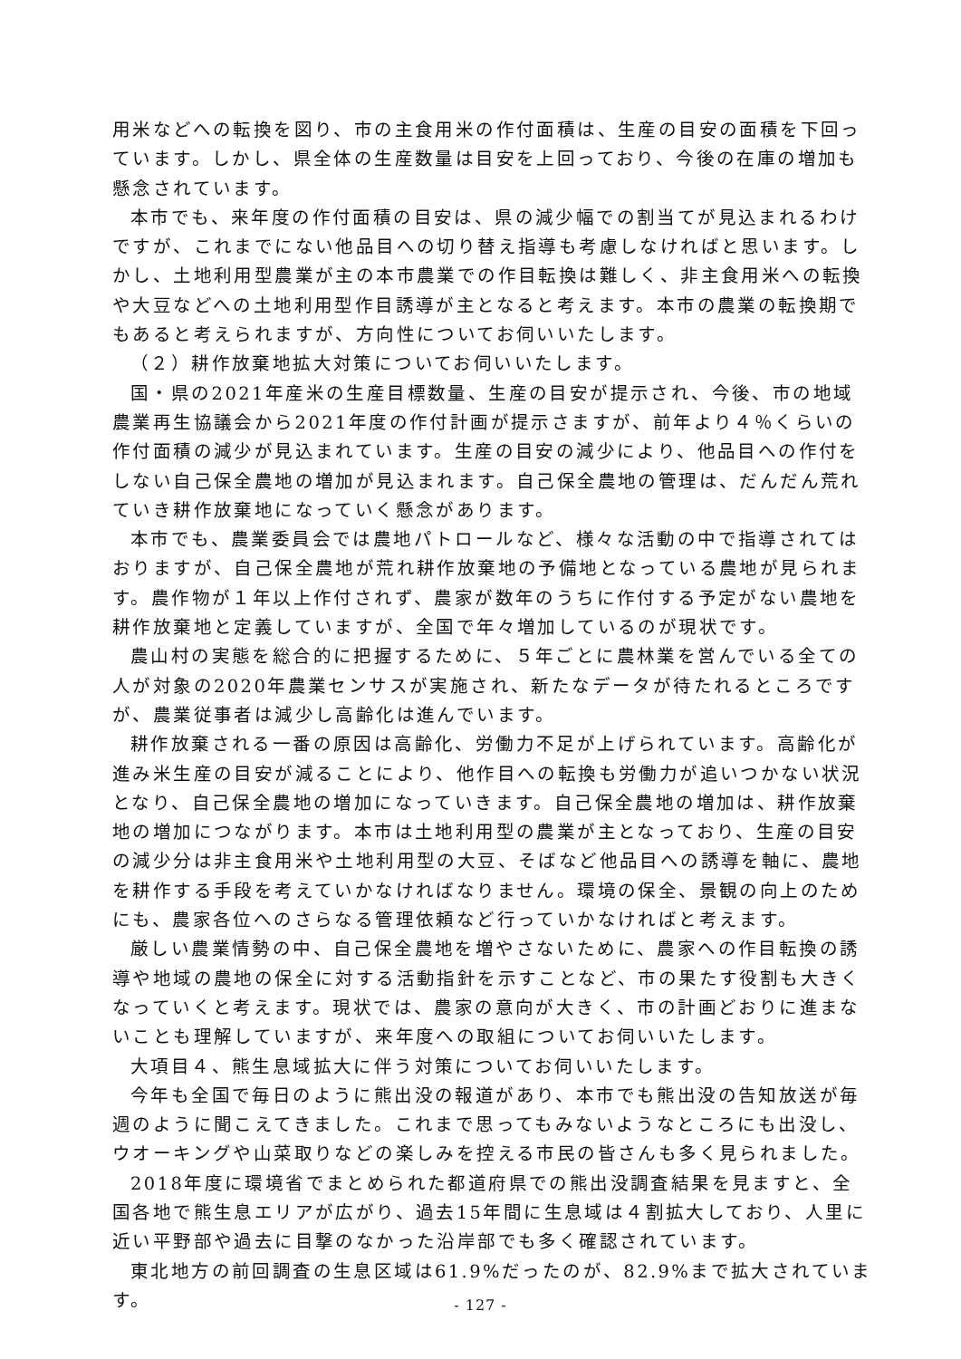用米などへの転換を図り、市の主食用米の作付面積は、生産の目安の面積を下回っています。しかし、県全体の生産数量は目安を上回っており、今後の在庫の増加も懸念されています。
本市でも、来年度の作付面積の目安は、県の減少幅での割当てが見込まれるわけですが、これまでにない他品目への切り替え指導も考慮しなければと思います。しかし、土地利用型農業が主の本市農業での作目転換は難しく、非主食用米への転換や大豆などへの土地利用型作目誘導が主となると考えます。本市の農業の転換期でもあると考えられますが、方向性についてお伺いいたします。
（２）耕作放棄地拡大対策についてお伺いいたします。
国・県の2021年産米の生産目標数量、生産の目安が提示され、今後、市の地域農業再生協議会から2021年度の作付計画が提示さますが、前年より４％くらいの作付面積の減少が見込まれています。生産の目安の減少により、他品目への作付をしない自己保全農地の増加が見込まれます。自己保全農地の管理は、だんだん荒れていき耕作放棄地になっていく懸念があります。
本市でも、農業委員会では農地パトロールなど、様々な活動の中で指導されてはおりますが、自己保全農地が荒れ耕作放棄地の予備地となっている農地が見られます。農作物が１年以上作付されず、農家が数年のうちに作付する予定がない農地を耕作放棄地と定義していますが、全国で年々増加しているのが現状です。
農山村の実態を総合的に把握するために、５年ごとに農林業を営んでいる全ての人が対象の2020年農業センサスが実施され、新たなデータが待たれるところですが、農業従事者は減少し高齢化は進んでいます。
耕作放棄される一番の原因は高齢化、労働力不足が上げられています。高齢化が進み米生産の目安が減ることにより、他作目への転換も労働力が追いつかない状況となり、自己保全農地の増加になっていきます。自己保全農地の増加は、耕作放棄地の増加につながります。本市は土地利用型の農業が主となっており、生産の目安の減少分は非主食用米や土地利用型の大豆、そばなど他品目への誘導を軸に、農地を耕作する手段を考えていかなければなりません。環境の保全、景観の向上のためにも、農家各位へのさらなる管理依頼など行っていかなければと考えます。
厳しい農業情勢の中、自己保全農地を増やさないために、農家への作目転換の誘導や地域の農地の保全に対する活動指針を示すことなど、市の果たす役割も大きくなっていくと考えます。現状では、農家の意向が大きく、市の計画どおりに進まないことも理解していますが、来年度への取組についてお伺いいたします。
大項目４、熊生息域拡大に伴う対策についてお伺いいたします。
今年も全国で毎日のように熊出没の報道があり、本市でも熊出没の告知放送が毎週のように聞こえてきました。これまで思ってもみないようなところにも出没し、ウオーキングや山菜取りなどの楽しみを控える市民の皆さんも多く見られました。
2018年度に環境省でまとめられた都道府県での熊出没調査結果を見ますと、全国各地で熊生息エリアが広がり、過去15年間に生息域は４割拡大しており、人里に近い平野部や過去に目撃のなかった沿岸部でも多く確認されています。
東北地方の前回調査の生息区域は61.9%だったのが、82.9%まで拡大されています。
- 127 -